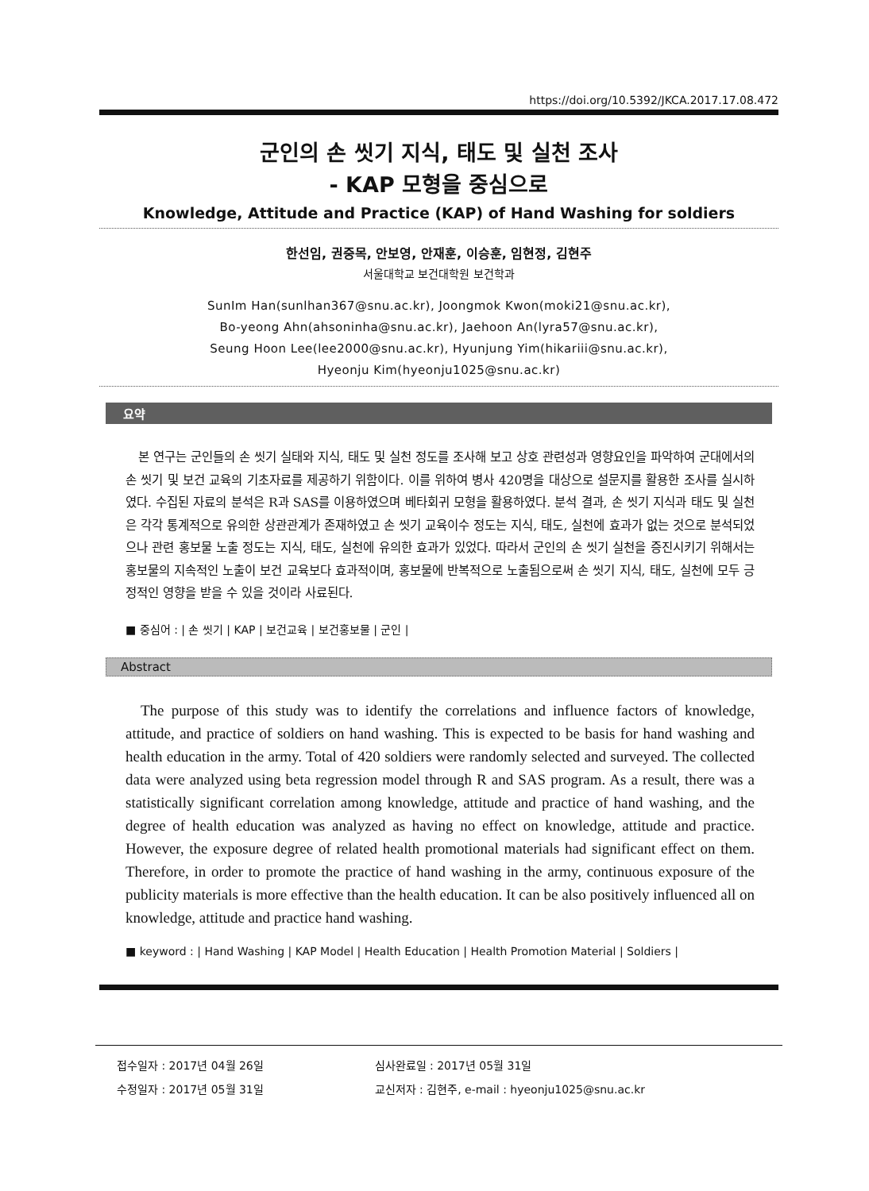https://doi.org/10.5392/JKCA.2017.17.08.472
군인의 손 씻기 지식, 태도 및 실천 조사
- KAP 모형을 중심으로
Knowledge, Attitude and Practice (KAP) of Hand Washing for soldiers
한선임, 권중목, 안보영, 안재훈, 이승훈, 임현정, 김현주
서울대학교 보건대학원 보건학과
SunIm Han(sunlhan367@snu.ac.kr), Joongmok Kwon(moki21@snu.ac.kr),
Bo-yeong Ahn(ahsoninha@snu.ac.kr), Jaehoon An(lyra57@snu.ac.kr),
Seung Hoon Lee(lee2000@snu.ac.kr), Hyunjung Yim(hikariii@snu.ac.kr),
Hyeonju Kim(hyeonju1025@snu.ac.kr)
요약
본 연구는 군인들의 손 씻기 실태와 지식, 태도 및 실천 정도를 조사해 보고 상호 관련성과 영향요인을 파악하여 군대에서의 손 씻기 및 보건 교육의 기초자료를 제공하기 위함이다. 이를 위하여 병사 420명을 대상으로 설문지를 활용한 조사를 실시하였다. 수집된 자료의 분석은 R과 SAS를 이용하였으며 베타회귀 모형을 활용하였다. 분석 결과, 손 씻기 지식과 태도 및 실천은 각각 통계적으로 유의한 상관관계가 존재하였고 손 씻기 교육이수 정도는 지식, 태도, 실천에 효과가 없는 것으로 분석되었으나 관련 홍보물 노출 정도는 지식, 태도, 실천에 유의한 효과가 있었다. 따라서 군인의 손 씻기 실천을 증진시키기 위해서는 홍보물의 지속적인 노출이 보건 교육보다 효과적이며, 홍보물에 반복적으로 노출됨으로써 손 씻기 지식, 태도, 실천에 모두 긍정적인 영향을 받을 수 있을 것이라 사료된다.
■ 중심어 : | 손 씻기 | KAP | 보건교육 | 보건홍보물 | 군인 |
Abstract
The purpose of this study was to identify the correlations and influence factors of knowledge, attitude, and practice of soldiers on hand washing. This is expected to be basis for hand washing and health education in the army. Total of 420 soldiers were randomly selected and surveyed. The collected data were analyzed using beta regression model through R and SAS program. As a result, there was a statistically significant correlation among knowledge, attitude and practice of hand washing, and the degree of health education was analyzed as having no effect on knowledge, attitude and practice. However, the exposure degree of related health promotional materials had significant effect on them. Therefore, in order to promote the practice of hand washing in the army, continuous exposure of the publicity materials is more effective than the health education. It can be also positively influenced all on knowledge, attitude and practice hand washing.
■ keyword : | Hand Washing | KAP Model | Health Education | Health Promotion Material | Soldiers |
| 접수일자 : 2017년 04월 26일 | 심사완료일 : 2017년 05월 31일 |
| 수정일자 : 2017년 05월 31일 | 교신저자 : 김현주, e-mail : hyeonju1025@snu.ac.kr |